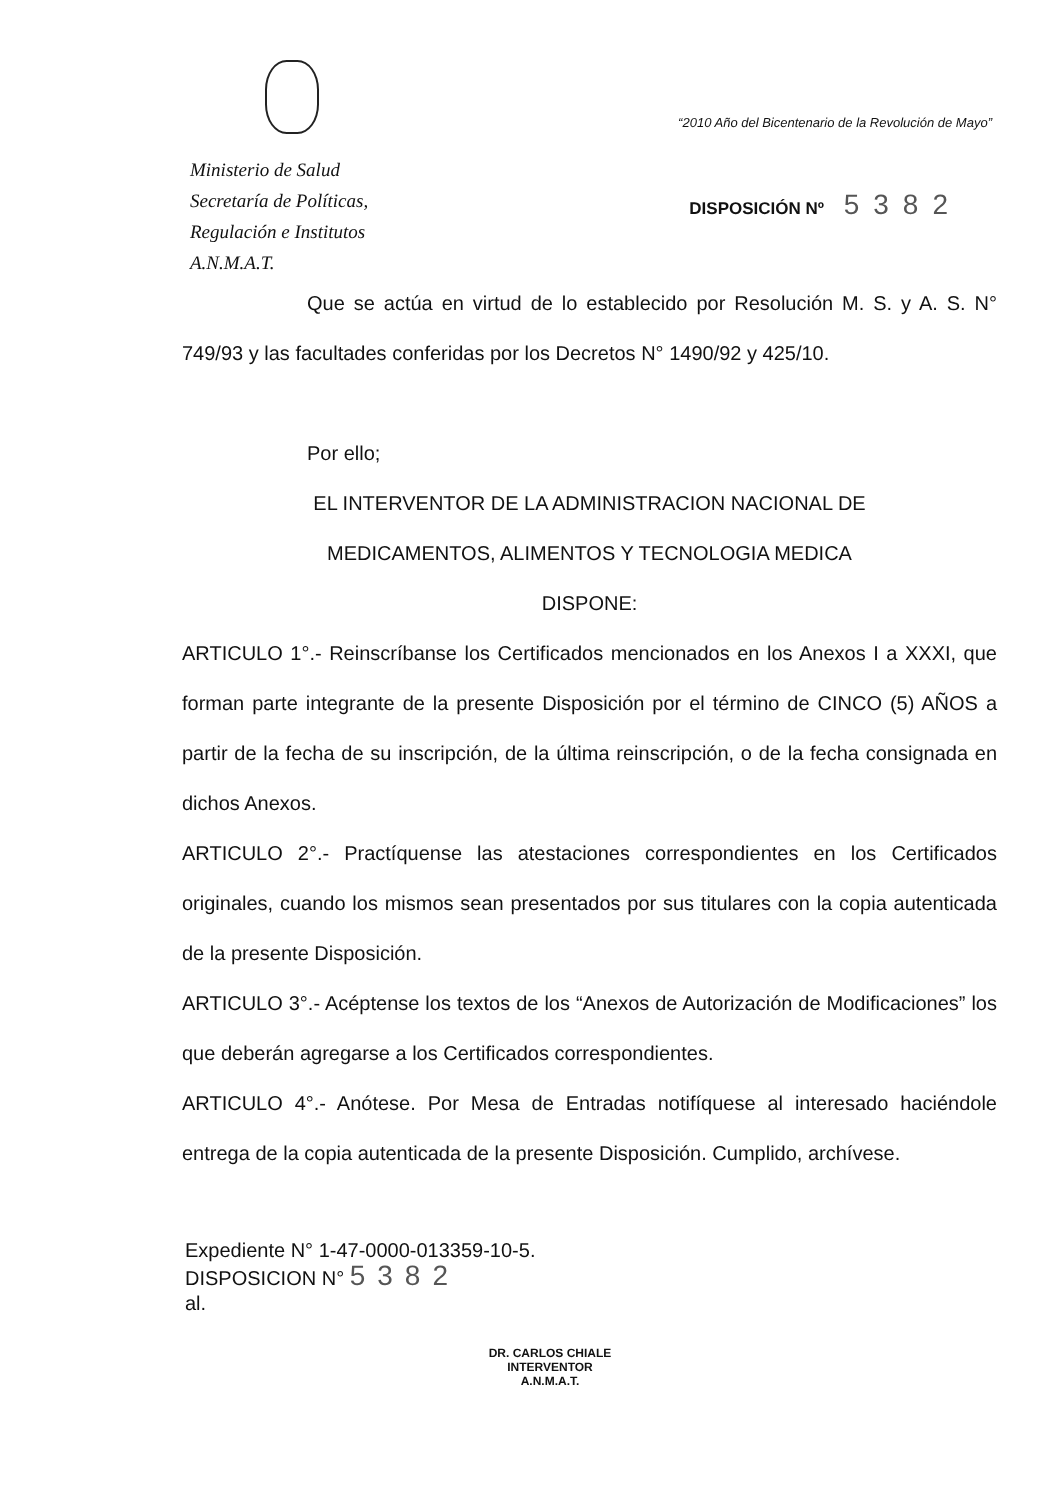“2010 Año del Bicentenario de la Revolución de Mayo”
Ministerio de Salud
Secretaría de Políticas,
Regulación e Institutos
A.N.M.A.T.
DISPOSICIÓN Nº 5382
Que se actúa en virtud de lo establecido por Resolución M. S. y A. S. N° 749/93 y las facultades conferidas por los Decretos N° 1490/92 y 425/10.
Por ello;
EL INTERVENTOR DE LA ADMINISTRACION NACIONAL DE
MEDICAMENTOS, ALIMENTOS Y TECNOLOGIA MEDICA
DISPONE:
ARTICULO 1°.- Reinscríbanse los Certificados mencionados en los Anexos I a XXXI, que forman parte integrante de la presente Disposición por el término de CINCO (5) AÑOS a partir de la fecha de su inscripción, de la última reinscripción, o de la fecha consignada en dichos Anexos.
ARTICULO 2°.- Practíquense las atestaciones correspondientes en los Certificados originales, cuando los mismos sean presentados por sus titulares con la copia autenticada de la presente Disposición.
ARTICULO 3°.- Acéptense los textos de los “Anexos de Autorización de Modificaciones” los que deberán agregarse a los Certificados correspondientes.
ARTICULO 4°.- Anótese. Por Mesa de Entradas notifíquese al interesado haciéndole entrega de la copia autenticada de la presente Disposición. Cumplido, archívese.
Expediente N° 1-47-0000-013359-10-5.
DISPOSICION N° 5382
al.
DR. CARLOS CHIALE
INTERVENTOR
A.N.M.A.T.